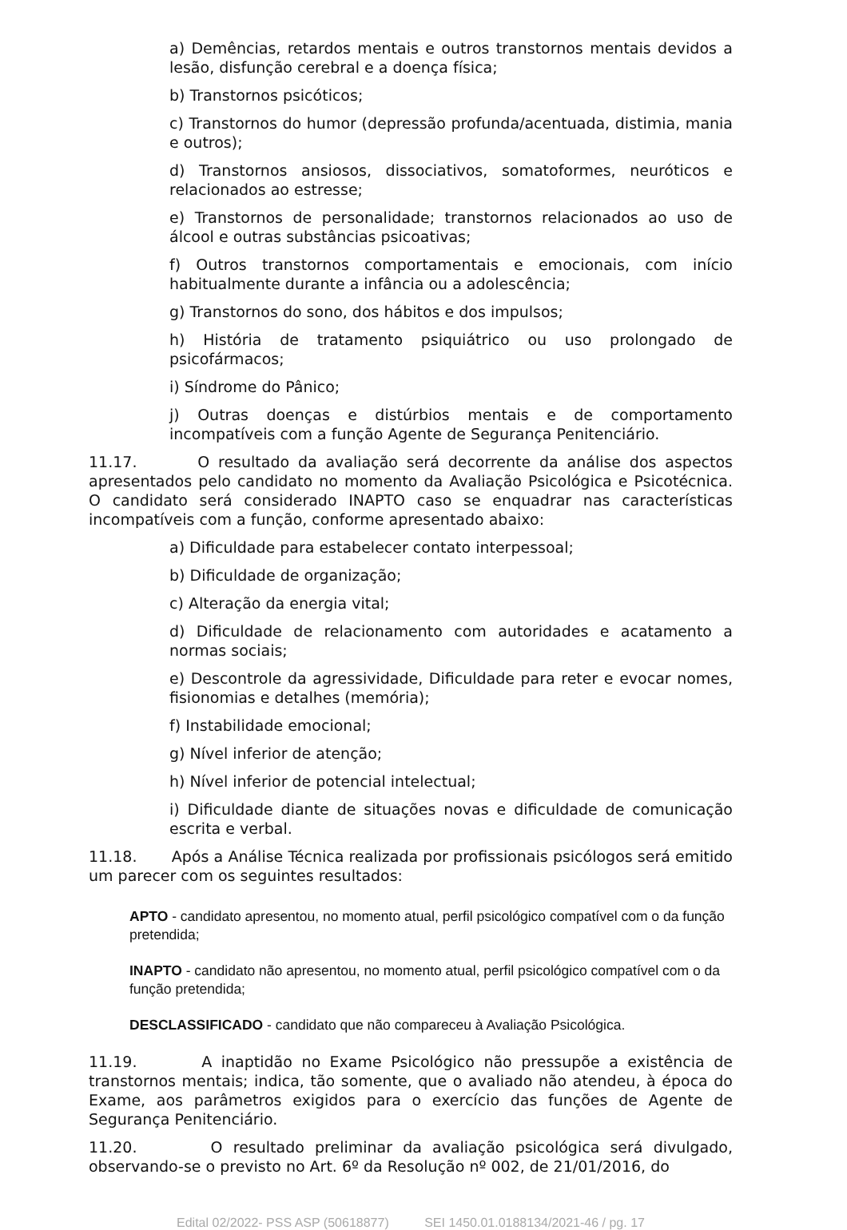a) Demências, retardos mentais e outros transtornos mentais devidos a lesão, disfunção cerebral e a doença física;
b) Transtornos psicóticos;
c) Transtornos do humor (depressão profunda/acentuada, distimia, mania e outros);
d) Transtornos ansiosos, dissociativos, somatoformes, neuróticos e relacionados ao estresse;
e) Transtornos de personalidade; transtornos relacionados ao uso de álcool e outras substâncias psicoativas;
f) Outros transtornos comportamentais e emocionais, com início habitualmente durante a infância ou a adolescência;
g) Transtornos do sono, dos hábitos e dos impulsos;
h) História de tratamento psiquiátrico ou uso prolongado de psicofármacos;
i) Síndrome do Pânico;
j) Outras doenças e distúrbios mentais e de comportamento incompatíveis com a função Agente de Segurança Penitenciário.
11.17. O resultado da avaliação será decorrente da análise dos aspectos apresentados pelo candidato no momento da Avaliação Psicológica e Psicotécnica. O candidato será considerado INAPTO caso se enquadrar nas características incompatíveis com a função, conforme apresentado abaixo:
a) Dificuldade para estabelecer contato interpessoal;
b) Dificuldade de organização;
c) Alteração da energia vital;
d) Dificuldade de relacionamento com autoridades e acatamento a normas sociais;
e) Descontrole da agressividade, Dificuldade para reter e evocar nomes, fisionomias e detalhes (memória);
f) Instabilidade emocional;
g) Nível inferior de atenção;
h) Nível inferior de potencial intelectual;
i) Dificuldade diante de situações novas e dificuldade de comunicação escrita e verbal.
11.18. Após a Análise Técnica realizada por profissionais psicólogos será emitido um parecer com os seguintes resultados:
APTO - candidato apresentou, no momento atual, perfil psicológico compatível com o da função pretendida;
INAPTO - candidato não apresentou, no momento atual, perfil psicológico compatível com o da função pretendida;
DESCLASSIFICADO - candidato que não compareceu à Avaliação Psicológica.
11.19. A inaptidão no Exame Psicológico não pressupõe a existência de transtornos mentais; indica, tão somente, que o avaliado não atendeu, à época do Exame, aos parâmetros exigidos para o exercício das funções de Agente de Segurança Penitenciário.
11.20. O resultado preliminar da avaliação psicológica será divulgado, observando-se o previsto no Art. 6º da Resolução nº 002, de 21/01/2016, do
Edital 02/2022- PSS ASP (50618877) SEI 1450.01.0188134/2021-46 / pg. 17